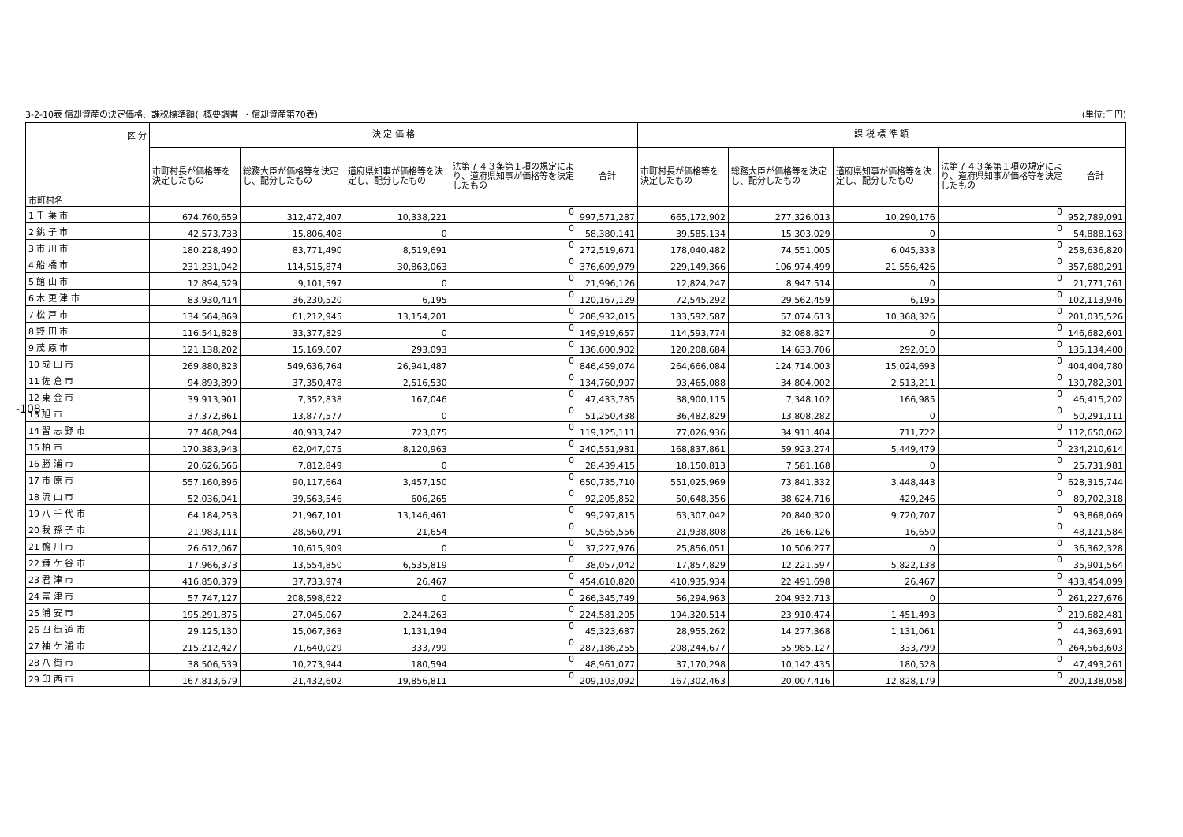3-2-10表 償却資産の決定価格、課税標準額(「概要調書」・償却資産第70表) (単位:千円)
| 区 分 市町村名 | 決 定 価 格 | | | | | 課 税 標 準 額 | | | | |
| --- | --- | --- | --- | --- | --- | --- | --- | --- | --- | --- |
| | 市町村長が価格等を決定したもの | 総務大臣が価格等を決定し、配分したもの | 道府県知事が価格等を決定し、配分したもの | 法第７４３条第１項の規定により、道府県知事が価格等を決定したもの | 合計 | 市町村長が価格等を決定したもの | 総務大臣が価格等を決定し、配分したもの | 道府県知事が価格等を決定し、配分したもの | 法第７４３条第１項の規定により、道府県知事が価格等を決定したもの | 合計 |
| 1 千 葉 市 | 674,760,659 | 312,472,407 | 10,338,221 | 0 | 997,571,287 | 665,172,902 | 277,326,013 | 10,290,176 | 0 | 952,789,091 |
| 2 銚 子 市 | 42,573,733 | 15,806,408 | 0 | 0 | 58,380,141 | 39,585,134 | 15,303,029 | 0 | 0 | 54,888,163 |
| 3 市 川 市 | 180,228,490 | 83,771,490 | 8,519,691 | 0 | 272,519,671 | 178,040,482 | 74,551,005 | 6,045,333 | 0 | 258,636,820 |
| 4 船 橋 市 | 231,231,042 | 114,515,874 | 30,863,063 | 0 | 376,609,979 | 229,149,366 | 106,974,499 | 21,556,426 | 0 | 357,680,291 |
| 5 館 山 市 | 12,894,529 | 9,101,597 | 0 | 0 | 21,996,126 | 12,824,247 | 8,947,514 | 0 | 0 | 21,771,761 |
| 6 木 更 津 市 | 83,930,414 | 36,230,520 | 6,195 | 0 | 120,167,129 | 72,545,292 | 29,562,459 | 6,195 | 0 | 102,113,946 |
| 7 松 戸 市 | 134,564,869 | 61,212,945 | 13,154,201 | 0 | 208,932,015 | 133,592,587 | 57,074,613 | 10,368,326 | 0 | 201,035,526 |
| 8 野 田 市 | 116,541,828 | 33,377,829 | 0 | 0 | 149,919,657 | 114,593,774 | 32,088,827 | 0 | 0 | 146,682,601 |
| 9 茂 原 市 | 121,138,202 | 15,169,607 | 293,093 | 0 | 136,600,902 | 120,208,684 | 14,633,706 | 292,010 | 0 | 135,134,400 |
| 10 成 田 市 | 269,880,823 | 549,636,764 | 26,941,487 | 0 | 846,459,074 | 264,666,084 | 124,714,003 | 15,024,693 | 0 | 404,404,780 |
| 11 佐 倉 市 | 94,893,899 | 37,350,478 | 2,516,530 | 0 | 134,760,907 | 93,465,088 | 34,804,002 | 2,513,211 | 0 | 130,782,301 |
| 12 東 金 市 | 39,913,901 | 7,352,838 | 167,046 | 0 | 47,433,785 | 38,900,115 | 7,348,102 | 166,985 | 0 | 46,415,202 |
| 13 旭 市 | 37,372,861 | 13,877,577 | 0 | 0 | 51,250,438 | 36,482,829 | 13,808,282 | 0 | 0 | 50,291,111 |
| 14 習 志 野 市 | 77,468,294 | 40,933,742 | 723,075 | 0 | 119,125,111 | 77,026,936 | 34,911,404 | 711,722 | 0 | 112,650,062 |
| 15 柏 市 | 170,383,943 | 62,047,075 | 8,120,963 | 0 | 240,551,981 | 168,837,861 | 59,923,274 | 5,449,479 | 0 | 234,210,614 |
| 16 勝 浦 市 | 20,626,566 | 7,812,849 | 0 | 0 | 28,439,415 | 18,150,813 | 7,581,168 | 0 | 0 | 25,731,981 |
| 17 市 原 市 | 557,160,896 | 90,117,664 | 3,457,150 | 0 | 650,735,710 | 551,025,969 | 73,841,332 | 3,448,443 | 0 | 628,315,744 |
| 18 流 山 市 | 52,036,041 | 39,563,546 | 606,265 | 0 | 92,205,852 | 50,648,356 | 38,624,716 | 429,246 | 0 | 89,702,318 |
| 19 八 千 代 市 | 64,184,253 | 21,967,101 | 13,146,461 | 0 | 99,297,815 | 63,307,042 | 20,840,320 | 9,720,707 | 0 | 93,868,069 |
| 20 我 孫 子 市 | 21,983,111 | 28,560,791 | 21,654 | 0 | 50,565,556 | 21,938,808 | 26,166,126 | 16,650 | 0 | 48,121,584 |
| 21 鴨 川 市 | 26,612,067 | 10,615,909 | 0 | 0 | 37,227,976 | 25,856,051 | 10,506,277 | 0 | 0 | 36,362,328 |
| 22 鎌 ケ 谷 市 | 17,966,373 | 13,554,850 | 6,535,819 | 0 | 38,057,042 | 17,857,829 | 12,221,597 | 5,822,138 | 0 | 35,901,564 |
| 23 君 津 市 | 416,850,379 | 37,733,974 | 26,467 | 0 | 454,610,820 | 410,935,934 | 22,491,698 | 26,467 | 0 | 433,454,099 |
| 24 富 津 市 | 57,747,127 | 208,598,622 | 0 | 0 | 266,345,749 | 56,294,963 | 204,932,713 | 0 | 0 | 261,227,676 |
| 25 浦 安 市 | 195,291,875 | 27,045,067 | 2,244,263 | 0 | 224,581,205 | 194,320,514 | 23,910,474 | 1,451,493 | 0 | 219,682,481 |
| 26 四 街 道 市 | 29,125,130 | 15,067,363 | 1,131,194 | 0 | 45,323,687 | 28,955,262 | 14,277,368 | 1,131,061 | 0 | 44,363,691 |
| 27 袖 ケ 浦 市 | 215,212,427 | 71,640,029 | 333,799 | 0 | 287,186,255 | 208,244,677 | 55,985,127 | 333,799 | 0 | 264,563,603 |
| 28 八 街 市 | 38,506,539 | 10,273,944 | 180,594 | 0 | 48,961,077 | 37,170,298 | 10,142,435 | 180,528 | 0 | 47,493,261 |
| 29 印 西 市 | 167,813,679 | 21,432,602 | 19,856,811 | 0 | 209,103,092 | 167,302,463 | 20,007,416 | 12,828,179 | 0 | 200,138,058 |
-108-